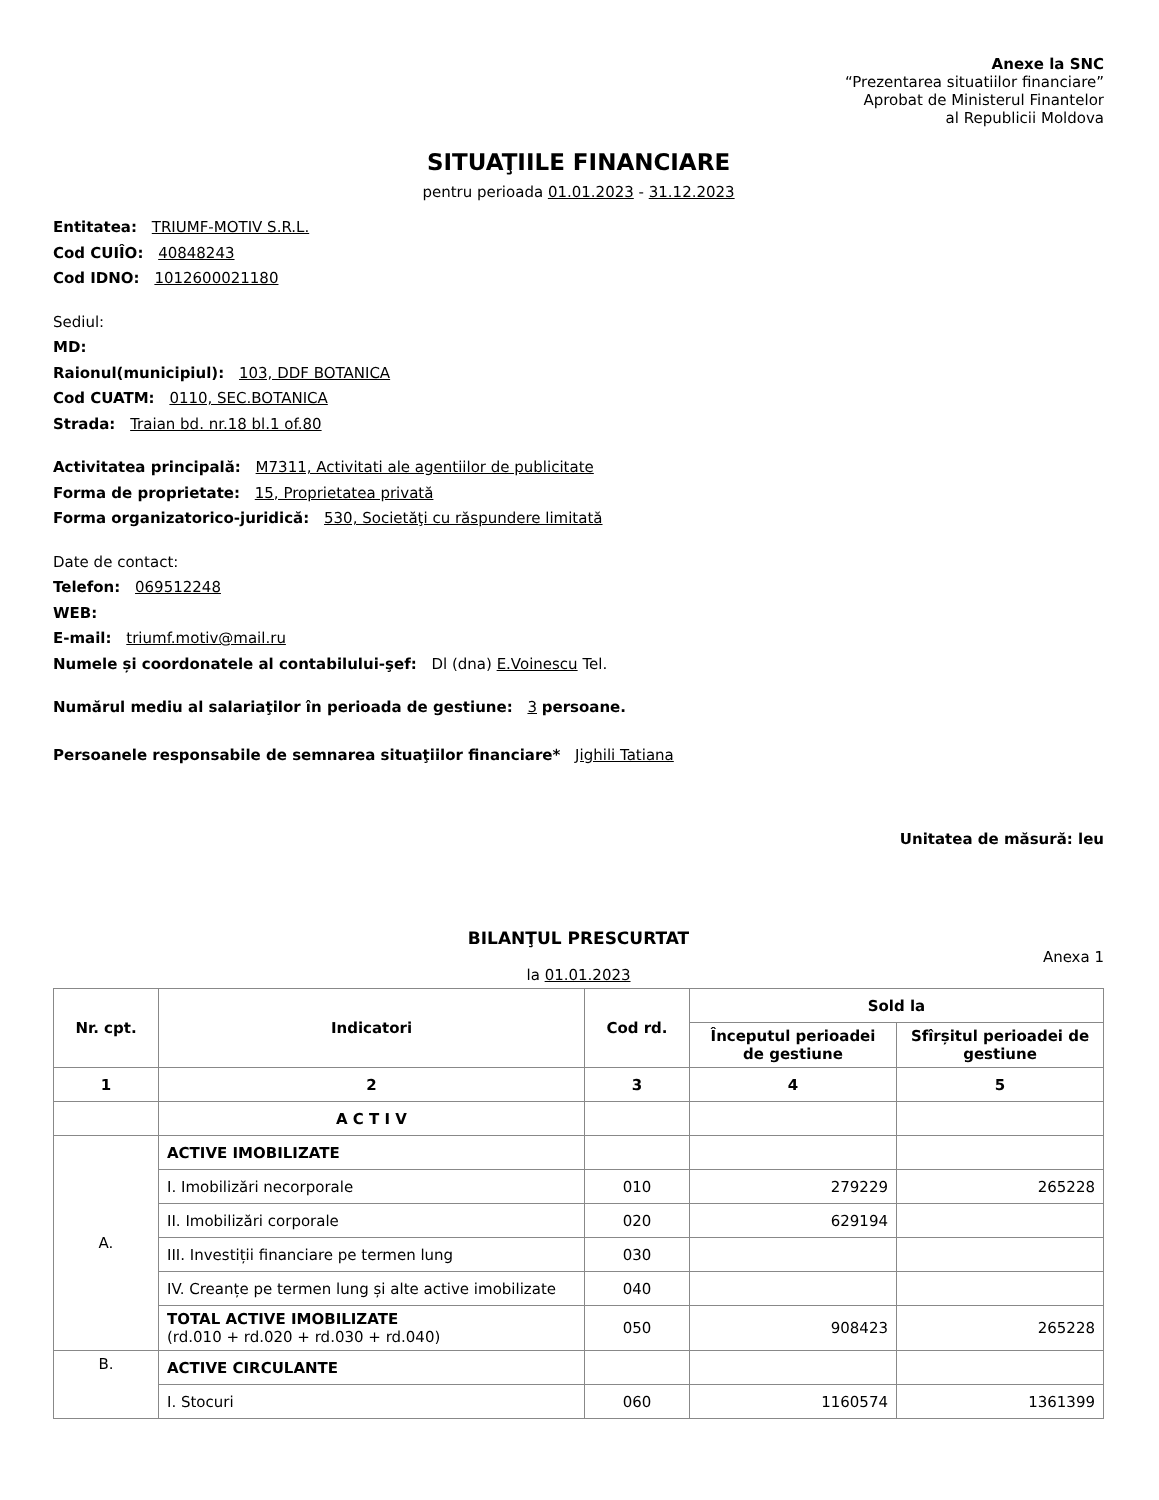Anexe la SNC
“Prezentarea situatiilor financiare”
Aprobat de Ministerul Finantelor
al Republicii Moldova
SITUAŢIILE FINANCIARE
pentru perioada 01.01.2023 - 31.12.2023
Entitatea: TRIUMF-MOTIV S.R.L.
Cod CUIÎO: 40848243
Cod IDNO: 1012600021180
Sediul:
MD:
Raionul(municipiul): 103, DDF BOTANICA
Cod CUATM: 0110, SEC.BOTANICA
Strada: Traian bd. nr.18 bl.1 of.80
Activitatea principală: M7311, Activitati ale agentiilor de publicitate
Forma de proprietate: 15, Proprietatea privată
Forma organizatorico-juridică: 530, Societăţi cu răspundere limitată
Date de contact:
Telefon: 069512248
WEB:
E-mail: triumf.motiv@mail.ru
Numele și coordonatele al contabilului-şef: Dl (dna) E.Voinescu Tel.
Numărul mediu al salariaţilor în perioada de gestiune: 3 persoane.
Persoanele responsabile de semnarea situaţiilor financiare* Jighili Tatiana
Unitatea de măsură: leu
BILANŢUL PRESCURTAT
Anexa 1
la 01.01.2023
| Nr. cpt. | Indicatori | Cod rd. | Sold la | |
| --- | --- | --- | --- | --- |
| | | | Începutul perioadei de gestiune | Sfîrșitul perioadei de gestiune |
| 1 | 2 | 3 | 4 | 5 |
| | A C T I V | | | |
| A. | ACTIVE IMOBILIZATE | | | |
| | I. Imobilizări necorporale | 010 | 279229 | 265228 |
| | II. Imobilizări corporale | 020 | 629194 | |
| | III. Investiții financiare pe termen lung | 030 | | |
| | IV. Creanțe pe termen lung și alte active imobilizate | 040 | | |
| | TOTAL ACTIVE IMOBILIZATE (rd.010 + rd.020 + rd.030 + rd.040) | 050 | 908423 | 265228 |
| B. | ACTIVE CIRCULANTE | | | |
| | I. Stocuri | 060 | 1160574 | 1361399 |